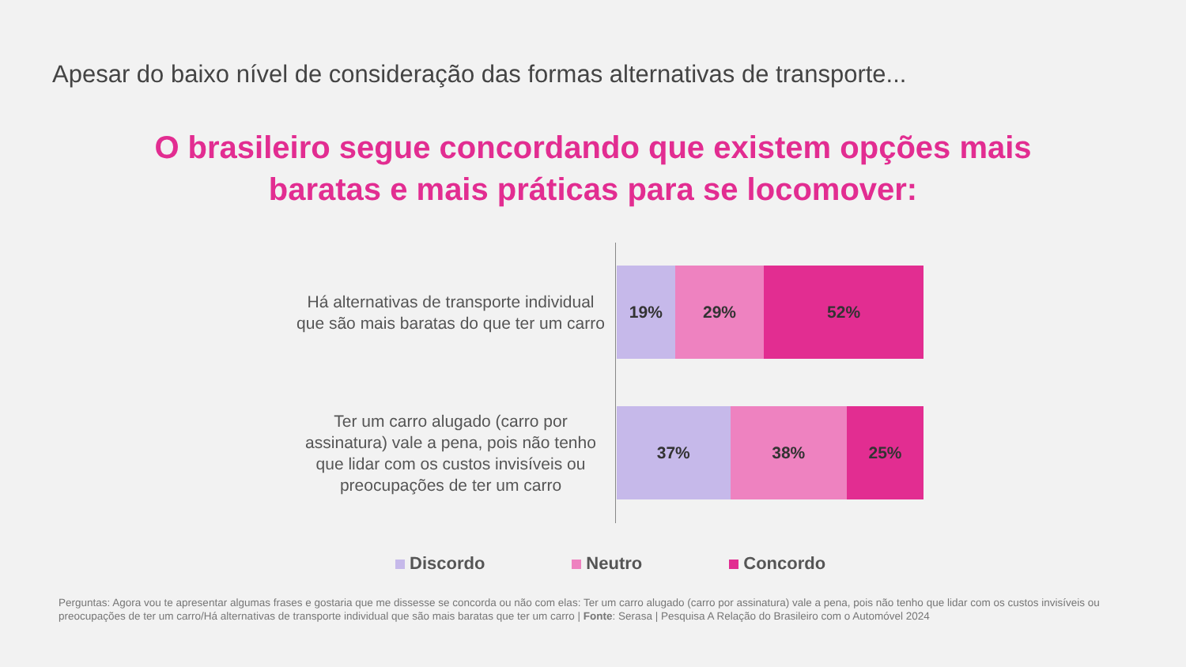Apesar do baixo nível de consideração das formas alternativas de transporte...
O brasileiro segue concordando que existem opções mais baratas e mais práticas para se locomover:
Há alternativas de transporte individual que são mais baratas do que ter um carro
19% 29% 52%
Ter um carro alugado (carro por assinatura) vale a pena, pois não tenho que lidar com os custos invisíveis ou preocupações de ter um carro
37% 38% 25%
Discordo Neutro Concordo
Perguntas: Agora vou te apresentar algumas frases e gostaria que me dissesse se concorda ou não com elas: Ter um carro alugado (carro por assinatura) vale a pena, pois não tenho que lidar com os custos invisíveis ou preocupações de ter um carro/Há alternativas de transporte individual que são mais baratas que ter um carro | Fonte: Serasa | Pesquisa A Relação do Brasileiro com o Automóvel 2024